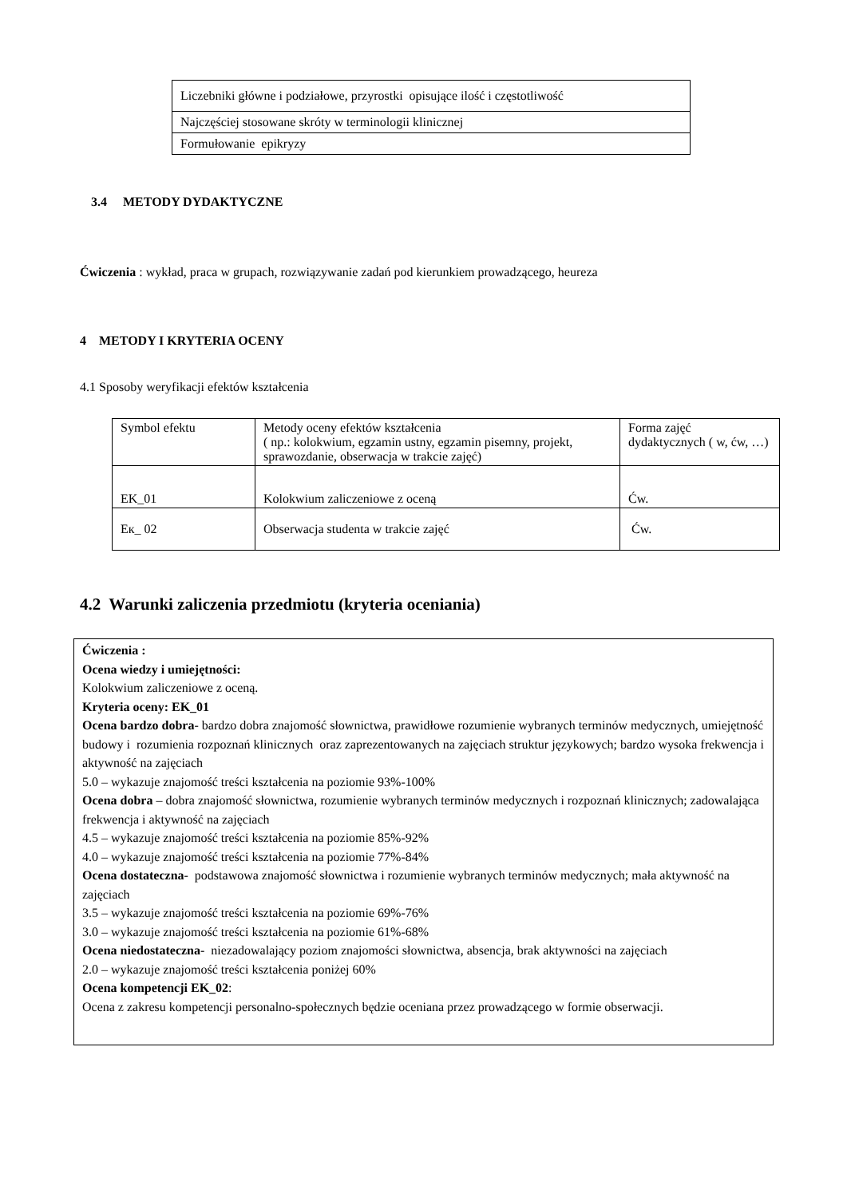| Liczebniki główne i podziałowe, przyrostki opisujące ilość i częstotliwość |
| Najczęściej stosowane skróty w terminologii klinicznej |
| Formułowanie epikryzy |
3.4 METODY DYDAKTYCZNE
Ćwiczenia : wykład, praca w grupach, rozwiązywanie zadań pod kierunkiem prowadzącego, heureza
4 METODY I KRYTERIA OCENY
4.1 Sposoby weryfikacji efektów kształcenia
| Symbol efektu | Metody oceny efektów kształcenia ( np.: kolokwium, egzamin ustny, egzamin pisemny, projekt, sprawozdanie, obserwacja w trakcie zajęć) | Forma zajęć dydaktycznych ( w, ćw, …) |
| EK_01 | Kolokwium zaliczeniowe z oceną | Ćw. |
| Eк_ 02 | Obserwacja studenta w trakcie zajęć | Ćw. |
4.2 Warunki zaliczenia przedmiotu (kryteria oceniania)
Ćwiczenia :
Ocena wiedzy i umiejętności:
Kolokwium zaliczeniowe z oceną.
Kryteria oceny: EK_01
Ocena bardzo dobra- bardzo dobra znajomość słownictwa, prawidłowe rozumienie wybranych terminów medycznych, umiejętność budowy i rozumienia rozpoznań klinicznych oraz zaprezentowanych na zajęciach struktur językowych; bardzo wysoka frekwencja i aktywność na zajęciach
5.0 – wykazuje znajomość treści kształcenia na poziomie 93%-100%
Ocena dobra – dobra znajomość słownictwa, rozumienie wybranych terminów medycznych i rozpoznań klinicznych; zadowalająca frekwencja i aktywność na zajęciach
4.5 – wykazuje znajomość treści kształcenia na poziomie 85%-92%
4.0 – wykazuje znajomość treści kształcenia na poziomie 77%-84%
Ocena dostateczna- podstawowa znajomość słownictwa i rozumienie wybranych terminów medycznych; mała aktywność na zajęciach
3.5 – wykazuje znajomość treści kształcenia na poziomie 69%-76%
3.0 – wykazuje znajomość treści kształcenia na poziomie 61%-68%
Ocena niedostateczna- niezadowalający poziom znajomości słownictwa, absencja, brak aktywności na zajęciach
2.0 – wykazuje znajomość treści kształcenia poniżej 60%
Ocena kompetencji EK_02:
Ocena z zakresu kompetencji personalno-społecznych będzie oceniana przez prowadzącego w formie obserwacji.